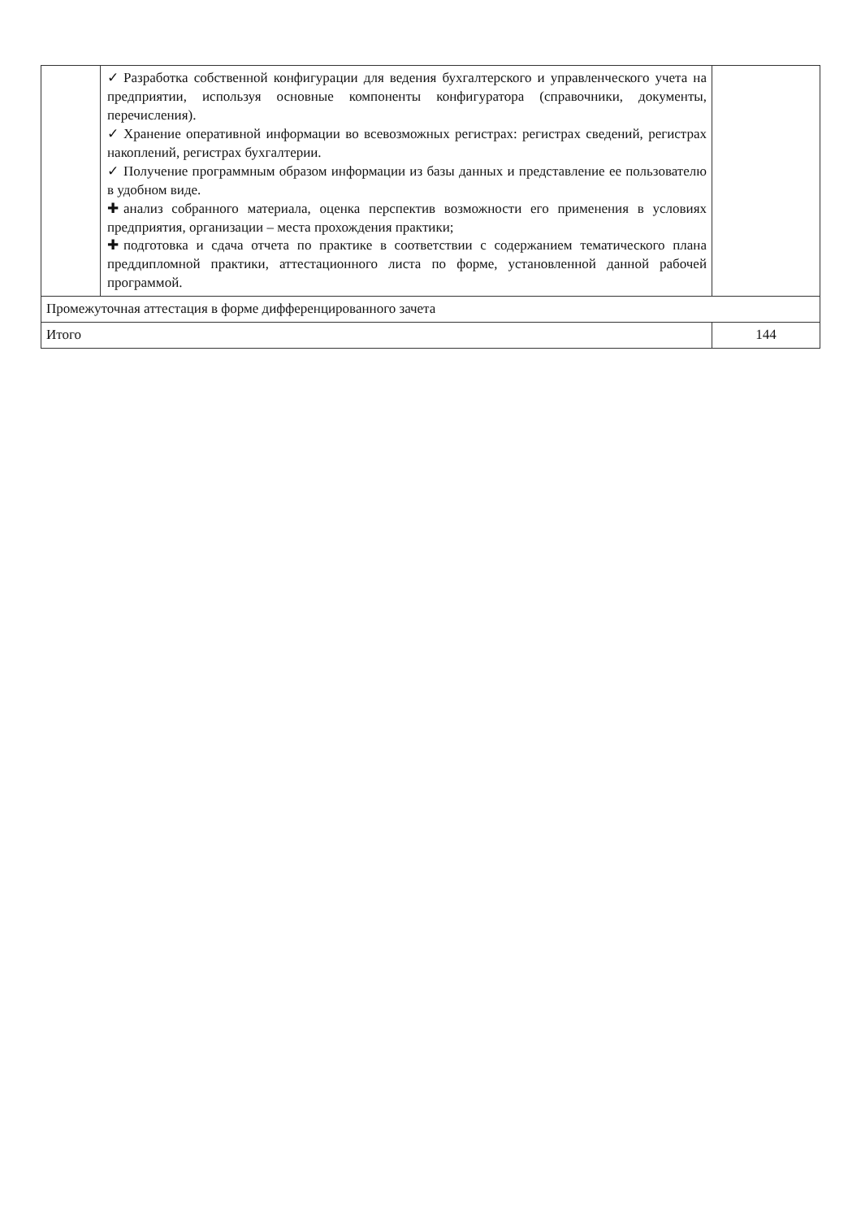| | ✓ Разработка собственной конфигурации для ведения бухгалтерского и управленческого учета на предприятии, используя основные компоненты конфигуратора (справочники, документы, перечисления). ✓ Хранение оперативной информации во всевозможных регистрах: регистрах сведений, регистрах накоплений, регистрах бухгалтерии. ✓ Получение программным образом информации из базы данных и представление ее пользователю в удобном виде. ✚ анализ собранного материала, оценка перспектив возможности его применения в условиях предприятия, организации – места прохождения практики; ✚ подготовка и сдача отчета по практике в соответствии с содержанием тематического плана преддипломной практики, аттестационного листа по форме, установленной данной рабочей программой. | |
| Промежуточная аттестация в форме дифференцированного зачета | | |
| Итого | | 144 |